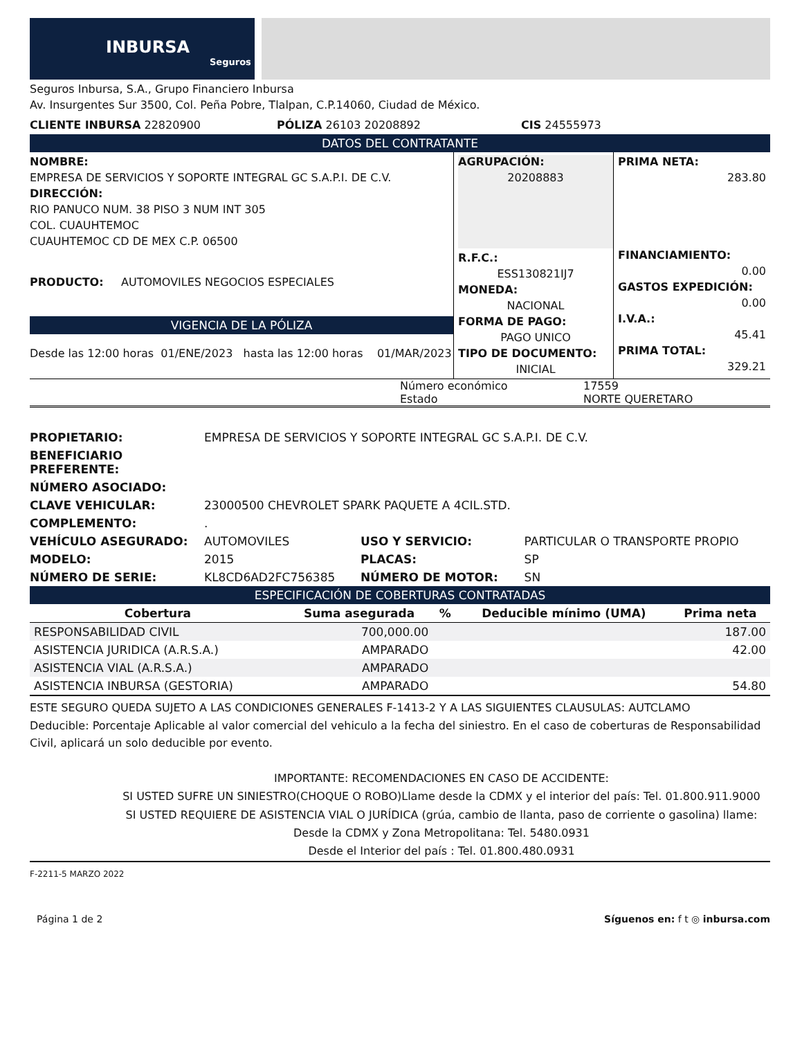INBURSA
Seguros
Seguros Inbursa, S.A., Grupo Financiero Inbursa
Av. Insurgentes Sur 3500, Col. Peña Pobre, Tlalpan, C.P.14060, Ciudad de México.
CLIENTE INBURSA 22820900 PÓLIZA 26103 20208892 CIS 24555973
DATOS DEL CONTRATANTE
NOMBRE:
EMPRESA DE SERVICIOS Y SOPORTE INTEGRAL GC S.A.P.I. DE C.V.
DIRECCIÓN:
RIO PANUCO NUM. 38 PISO 3 NUM INT 305
COL. CUAUHTEMOC
CUAUHTEMOC CD DE MEX C.P. 06500
PRODUCTO: AUTOMOVILES NEGOCIOS ESPECIALES
VIGENCIA DE LA PÓLIZA
Desde las 12:00 horas 01/ENE/2023 hasta las 12:00 horas 01/MAR/2023
AGRUPACIÓN:
20208883
R.F.C.:
ESS130821IJ7
MONEDA:
NACIONAL
FORMA DE PAGO:
PAGO UNICO
TIPO DE DOCUMENTO:
INICIAL
PRIMA NETA:
283.80
FINANCIAMIENTO:
0.00
GASTOS EXPEDICIÓN:
0.00
I.V.A.:
45.41
PRIMA TOTAL:
329.21
Número económico 17559
Estado NORTE QUERETARO
| PROPIETARIO: | EMPRESA DE SERVICIOS Y SOPORTE INTEGRAL GC S.A.P.I. DE C.V. | | |
| BENEFICIARIO PREFERENTE: | | | |
| NÚMERO ASOCIADO: | | | |
| CLAVE VEHICULAR: | 23000500 CHEVROLET SPARK PAQUETE A 4CIL.STD. | | |
| COMPLEMENTO: | . | | |
| VEHÍCULO ASEGURADO: | AUTOMOVILES | USO Y SERVICIO: | PARTICULAR O TRANSPORTE PROPIO |
| MODELO: | 2015 | PLACAS: | SP |
| NÚMERO DE SERIE: | KL8CD6AD2FC756385 | NÚMERO DE MOTOR: | SN |
ESPECIFICACIÓN DE COBERTURAS CONTRATADAS
| Cobertura | Suma asegurada | % | Deducible mínimo (UMA) | Prima neta |
| --- | --- | --- | --- | --- |
| RESPONSABILIDAD CIVIL | 700,000.00 | | | 187.00 |
| ASISTENCIA JURIDICA (A.R.S.A.) | AMPARADO | | | 42.00 |
| ASISTENCIA VIAL (A.R.S.A.) | AMPARADO | | | |
| ASISTENCIA INBURSA (GESTORIA) | AMPARADO | | | 54.80 |
ESTE SEGURO QUEDA SUJETO A LAS CONDICIONES GENERALES F-1413-2 Y A LAS SIGUIENTES CLAUSULAS: AUTCLAMO
Deducible: Porcentaje Aplicable al valor comercial del vehiculo a la fecha del siniestro. En el caso de coberturas de Responsabilidad Civil, aplicará un solo deducible por evento.
IMPORTANTE: RECOMENDACIONES EN CASO DE ACCIDENTE:
SI USTED SUFRE UN SINIESTRO(CHOQUE O ROBO)Llame desde la CDMX y el interior del país: Tel. 01.800.911.9000
SI USTED REQUIERE DE ASISTENCIA VIAL O JURÍDICA (grúa, cambio de llanta, paso de corriente o gasolina) llame:
Desde la CDMX y Zona Metropolitana: Tel. 5480.0931
Desde el Interior del país : Tel. 01.800.480.0931
F-2211-5 MARZO 2022
Página 1 de 2 Síguenos en: f t ◎ inbursa.com